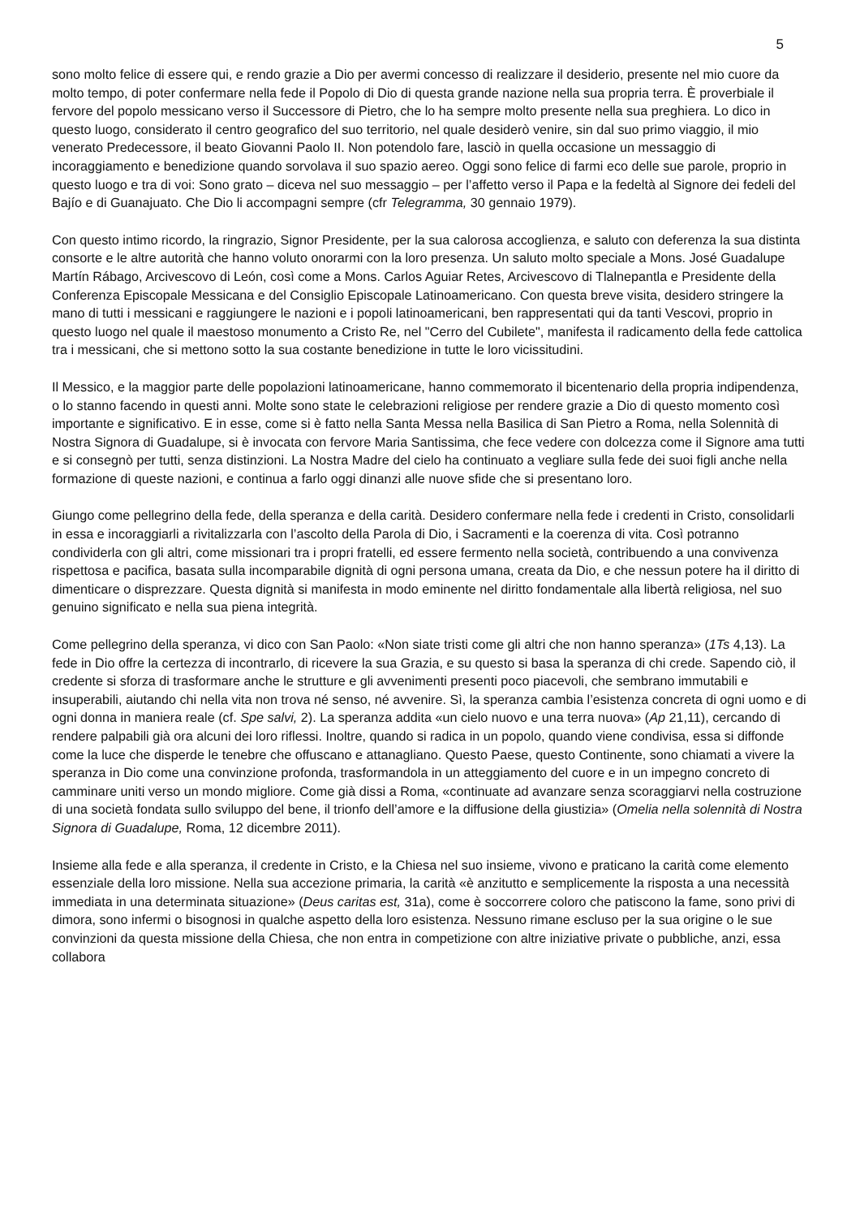5
sono molto felice di essere qui, e rendo grazie a Dio per avermi concesso di realizzare il desiderio, presente nel mio cuore da molto tempo, di poter confermare nella fede il Popolo di Dio di questa grande nazione nella sua propria terra. È proverbiale il fervore del popolo messicano verso il Successore di Pietro, che lo ha sempre molto presente nella sua preghiera. Lo dico in questo luogo, considerato il centro geografico del suo territorio, nel quale desiderò venire, sin dal suo primo viaggio, il mio venerato Predecessore, il beato Giovanni Paolo II. Non potendolo fare, lasciò in quella occasione un messaggio di incoraggiamento e benedizione quando sorvolava il suo spazio aereo. Oggi sono felice di farmi eco delle sue parole, proprio in questo luogo e tra di voi: Sono grato – diceva nel suo messaggio – per l’affetto verso il Papa e la fedeltà al Signore dei fedeli del Bajío e di Guanajuato. Che Dio li accompagni sempre (cfr Telegramma, 30 gennaio 1979).
Con questo intimo ricordo, la ringrazio, Signor Presidente, per la sua calorosa accoglienza, e saluto con deferenza la sua distinta consorte e le altre autorità che hanno voluto onorarmi con la loro presenza. Un saluto molto speciale a Mons. José Guadalupe Martín Rábago, Arcivescovo di León, così come a Mons. Carlos Aguiar Retes, Arcivescovo di Tlalnepantla e Presidente della Conferenza Episcopale Messicana e del Consiglio Episcopale Latinoamericano. Con questa breve visita, desidero stringere la mano di tutti i messicani e raggiungere le nazioni e i popoli latinoamericani, ben rappresentati qui da tanti Vescovi, proprio in questo luogo nel quale il maestoso monumento a Cristo Re, nel "Cerro del Cubilete", manifesta il radicamento della fede cattolica tra i messicani, che si mettono sotto la sua costante benedizione in tutte le loro vicissitudini.
Il Messico, e la maggior parte delle popolazioni latinoamericane, hanno commemorato il bicentenario della propria indipendenza, o lo stanno facendo in questi anni. Molte sono state le celebrazioni religiose per rendere grazie a Dio di questo momento così importante e significativo. E in esse, come si è fatto nella Santa Messa nella Basilica di San Pietro a Roma, nella Solennità di Nostra Signora di Guadalupe, si è invocata con fervore Maria Santissima, che fece vedere con dolcezza come il Signore ama tutti e si consegnò per tutti, senza distinzioni. La Nostra Madre del cielo ha continuato a vegliare sulla fede dei suoi figli anche nella formazione di queste nazioni, e continua a farlo oggi dinanzi alle nuove sfide che si presentano loro.
Giungo come pellegrino della fede, della speranza e della carità. Desidero confermare nella fede i credenti in Cristo, consolidarli in essa e incoraggiarli a rivitalizzarla con l’ascolto della Parola di Dio, i Sacramenti e la coerenza di vita. Così potranno condividerla con gli altri, come missionari tra i propri fratelli, ed essere fermento nella società, contribuendo a una convivenza rispettosa e pacifica, basata sulla incomparabile dignità di ogni persona umana, creata da Dio, e che nessun potere ha il diritto di dimenticare o disprezzare. Questa dignità si manifesta in modo eminente nel diritto fondamentale alla libertà religiosa, nel suo genuino significato e nella sua piena integrità.
Come pellegrino della speranza, vi dico con San Paolo: «Non siate tristi come gli altri che non hanno speranza» (1Ts 4,13). La fede in Dio offre la certezza di incontrarlo, di ricevere la sua Grazia, e su questo si basa la speranza di chi crede. Sapendo ciò, il credente si sforza di trasformare anche le strutture e gli avvenimenti presenti poco piacevoli, che sembrano immutabili e insuperabili, aiutando chi nella vita non trova né senso, né avvenire. Sì, la speranza cambia l’esistenza concreta di ogni uomo e di ogni donna in maniera reale (cf. Spe salvi, 2). La speranza addita «un cielo nuovo e una terra nuova» (Ap 21,11), cercando di rendere palpabili già ora alcuni dei loro riflessi. Inoltre, quando si radica in un popolo, quando viene condivisa, essa si diffonde come la luce che disperde le tenebre che offuscano e attanagliano. Questo Paese, questo Continente, sono chiamati a vivere la speranza in Dio come una convinzione profonda, trasformandola in un atteggiamento del cuore e in un impegno concreto di camminare uniti verso un mondo migliore. Come già dissi a Roma, «continuate ad avanzare senza scoraggiarvi nella costruzione di una società fondata sullo sviluppo del bene, il trionfo dell’amore e la diffusione della giustizia» (Omelia nella solennità di Nostra Signora di Guadalupe, Roma, 12 dicembre 2011).
Insieme alla fede e alla speranza, il credente in Cristo, e la Chiesa nel suo insieme, vivono e praticano la carità come elemento essenziale della loro missione. Nella sua accezione primaria, la carità «è anzitutto e semplicemente la risposta a una necessità immediata in una determinata situazione» (Deus caritas est, 31a), come è soccorrere coloro che patiscono la fame, sono privi di dimora, sono infermi o bisognosi in qualche aspetto della loro esistenza. Nessuno rimane escluso per la sua origine o le sue convinzioni da questa missione della Chiesa, che non entra in competizione con altre iniziative private o pubbliche, anzi, essa collabora